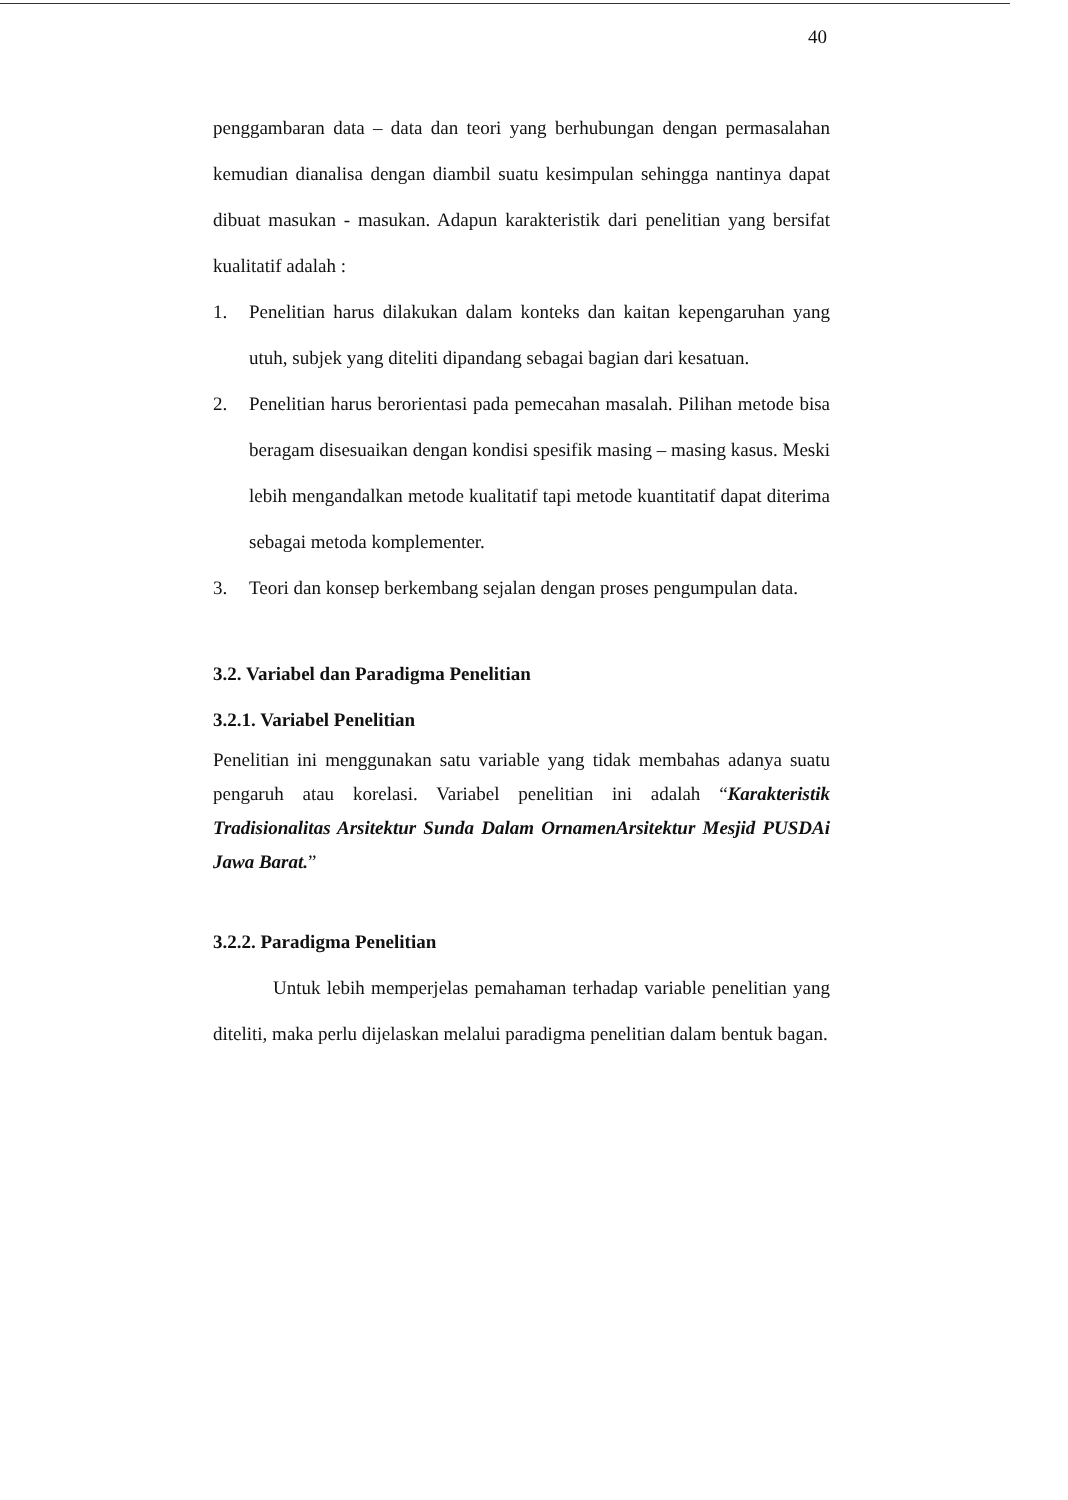40
penggambaran data – data dan teori yang berhubungan dengan permasalahan kemudian dianalisa dengan diambil suatu kesimpulan sehingga nantinya dapat dibuat masukan - masukan. Adapun karakteristik dari penelitian yang bersifat kualitatif adalah :
1. Penelitian harus dilakukan dalam konteks dan kaitan kepengaruhan yang utuh, subjek yang diteliti dipandang sebagai bagian dari kesatuan.
2. Penelitian harus berorientasi pada pemecahan masalah. Pilihan metode bisa beragam disesuaikan dengan kondisi spesifik masing – masing kasus. Meski lebih mengandalkan metode kualitatif tapi metode kuantitatif dapat diterima sebagai metoda komplementer.
3. Teori dan konsep berkembang sejalan dengan proses pengumpulan data.
3.2. Variabel dan Paradigma Penelitian
3.2.1. Variabel Penelitian
Penelitian ini menggunakan satu variable yang tidak membahas adanya suatu pengaruh atau korelasi. Variabel penelitian ini adalah “Karakteristik Tradisionalitas Arsitektur Sunda Dalam OrnamenArsitektur Mesjid PUSDAi Jawa Barat.”
3.2.2. Paradigma Penelitian
Untuk lebih memperjelas pemahaman terhadap variable penelitian yang diteliti, maka perlu dijelaskan melalui paradigma penelitian dalam bentuk bagan.